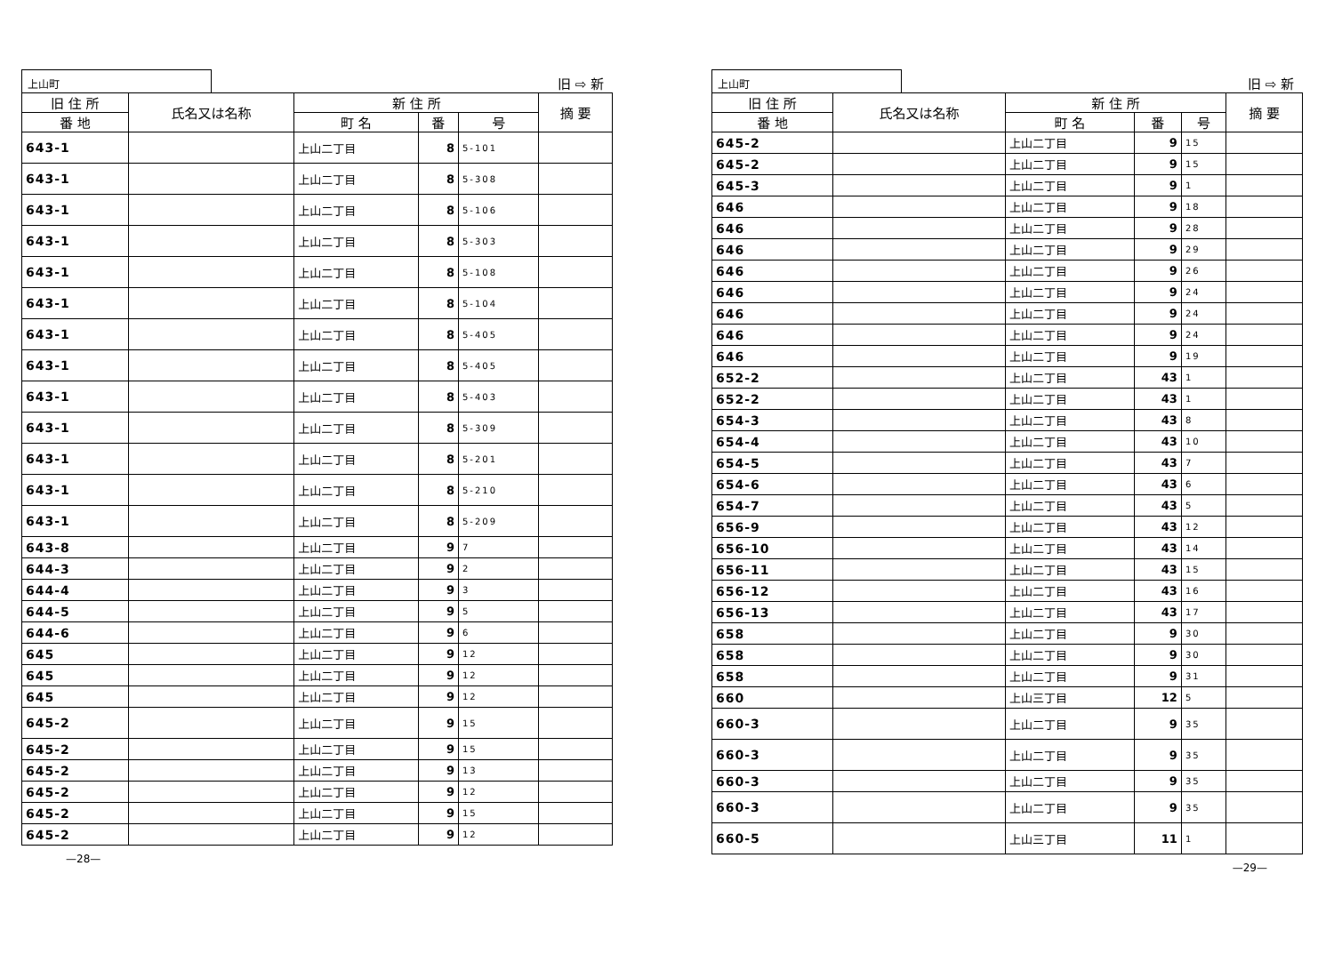上山町
旧 ⇨ 新
| 旧 住 所 | 氏名又は名称 | 新 住 所 | | | 摘 要 |
| --- | --- | --- | --- | --- | --- |
| 番 地 | | 町 名 | 番 | 号 | |
| 643-1 | | 上山二丁目 | 8 | 5-101 | |
| 643-1 | | 上山二丁目 | 8 | 5-308 | |
| 643-1 | | 上山二丁目 | 8 | 5-106 | |
| 643-1 | | 上山二丁目 | 8 | 5-303 | |
| 643-1 | | 上山二丁目 | 8 | 5-108 | |
| 643-1 | | 上山二丁目 | 8 | 5-104 | |
| 643-1 | | 上山二丁目 | 8 | 5-405 | |
| 643-1 | | 上山二丁目 | 8 | 5-405 | |
| 643-1 | | 上山二丁目 | 8 | 5-403 | |
| 643-1 | | 上山二丁目 | 8 | 5-309 | |
| 643-1 | | 上山二丁目 | 8 | 5-201 | |
| 643-1 | | 上山二丁目 | 8 | 5-210 | |
| 643-1 | | 上山二丁目 | 8 | 5-209 | |
| 643-8 | | 上山二丁目 | 9 | 7 | |
| 644-3 | | 上山二丁目 | 9 | 2 | |
| 644-4 | | 上山二丁目 | 9 | 3 | |
| 644-5 | | 上山二丁目 | 9 | 5 | |
| 644-6 | | 上山二丁目 | 9 | 6 | |
| 645 | | 上山二丁目 | 9 | 12 | |
| 645 | | 上山二丁目 | 9 | 12 | |
| 645 | | 上山二丁目 | 9 | 12 | |
| 645-2 | | 上山二丁目 | 9 | 15 | |
| 645-2 | | 上山二丁目 | 9 | 15 | |
| 645-2 | | 上山二丁目 | 9 | 13 | |
| 645-2 | | 上山二丁目 | 9 | 12 | |
| 645-2 | | 上山二丁目 | 9 | 15 | |
| 645-2 | | 上山二丁目 | 9 | 12 | |
—28—
上山町
旧 ⇨ 新
| 旧 住 所 | 氏名又は名称 | 新 住 所 | | | 摘 要 |
| --- | --- | --- | --- | --- | --- |
| 番 地 | | 町 名 | 番 | 号 | |
| 645-2 | | 上山二丁目 | 9 | 15 | |
| 645-2 | | 上山二丁目 | 9 | 15 | |
| 645-3 | | 上山二丁目 | 9 | 1 | |
| 646 | | 上山二丁目 | 9 | 18 | |
| 646 | | 上山二丁目 | 9 | 28 | |
| 646 | | 上山二丁目 | 9 | 29 | |
| 646 | | 上山二丁目 | 9 | 26 | |
| 646 | | 上山二丁目 | 9 | 24 | |
| 646 | | 上山二丁目 | 9 | 24 | |
| 646 | | 上山二丁目 | 9 | 24 | |
| 646 | | 上山二丁目 | 9 | 19 | |
| 652-2 | | 上山二丁目 | 43 | 1 | |
| 652-2 | | 上山二丁目 | 43 | 1 | |
| 654-3 | | 上山二丁目 | 43 | 8 | |
| 654-4 | | 上山二丁目 | 43 | 10 | |
| 654-5 | | 上山二丁目 | 43 | 7 | |
| 654-6 | | 上山二丁目 | 43 | 6 | |
| 654-7 | | 上山二丁目 | 43 | 5 | |
| 656-9 | | 上山二丁目 | 43 | 12 | |
| 656-10 | | 上山二丁目 | 43 | 14 | |
| 656-11 | | 上山二丁目 | 43 | 15 | |
| 656-12 | | 上山二丁目 | 43 | 16 | |
| 656-13 | | 上山二丁目 | 43 | 17 | |
| 658 | | 上山二丁目 | 9 | 30 | |
| 658 | | 上山二丁目 | 9 | 30 | |
| 658 | | 上山二丁目 | 9 | 31 | |
| 660 | | 上山三丁目 | 12 | 5 | |
| 660-3 | | 上山二丁目 | 9 | 35 | |
| 660-3 | | 上山二丁目 | 9 | 35 | |
| 660-3 | | 上山二丁目 | 9 | 35 | |
| 660-3 | | 上山二丁目 | 9 | 35 | |
| 660-5 | | 上山三丁目 | 11 | 1 | |
—29—